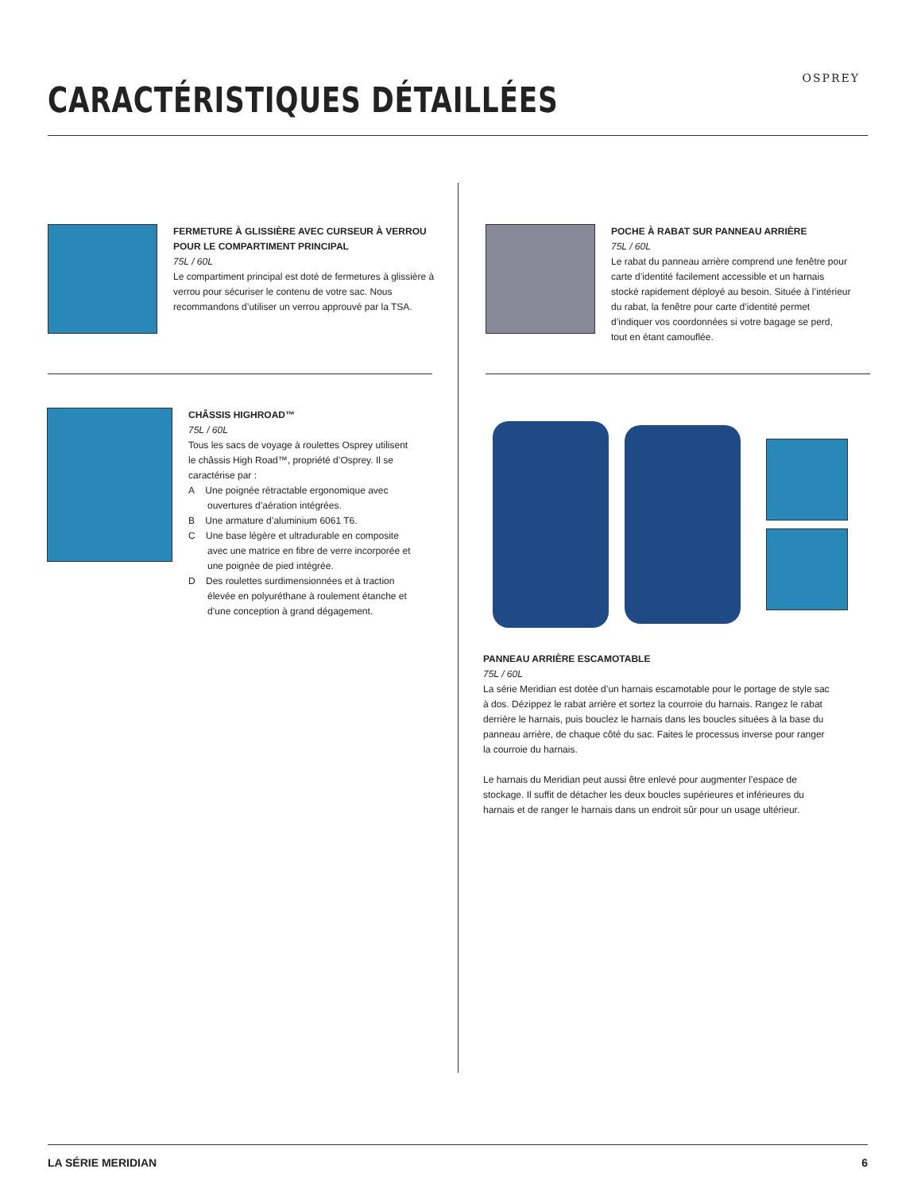CARACTÉRISTIQUES DÉTAILLÉES
OSPREY
FERMETURE À GLISSIÈRE AVEC CURSEUR À VERROU POUR LE COMPARTIMENT PRINCIPAL
75L / 60L
Le compartiment principal est doté de fermetures à glissière à verrou pour sécuriser le contenu de votre sac. Nous recommandons d’utiliser un verrou approuvé par la TSA.
POCHE À RABAT SUR PANNEAU ARRIÈRE
75L / 60L
Le rabat du panneau arrière comprend une fenêtre pour carte d’identité facilement accessible et un harnais stocké rapidement déployé au besoin. Située à l’intérieur du rabat, la fenêtre pour carte d’identité permet d’indiquer vos coordonnées si votre bagage se perd, tout en étant camouflée.
CHÂSSIS HIGHROAD™
75L / 60L
Tous les sacs de voyage à roulettes Osprey utilisent le châssis High Road™, propriété d’Osprey. Il se caractérise par :
A Une poignée rétractable ergonomique avec ouvertures d’aération intégrées.
B Une armature d’aluminium 6061 T6.
C Une base légère et ultradurable en composite avec une matrice en fibre de verre incorporée et une poignée de pied intégrée.
D Des roulettes surdimensionnées et à traction élevée en polyuréthane à roulement étanche et d’une conception à grand dégagement.
PANNEAU ARRIÈRE ESCAMOTABLE
75L / 60L
La série Meridian est dotée d’un harnais escamotable pour le portage de style sac à dos. Dézippez le rabat arrière et sortez la courroie du harnais. Rangez le rabat derrière le harnais, puis bouclez le harnais dans les boucles situées à la base du panneau arrière, de chaque côté du sac. Faites le processus inverse pour ranger la courroie du harnais.
Le harnais du Meridian peut aussi être enlevé pour augmenter l’espace de stockage. Il suffit de détacher les deux boucles supérieures et inférieures du harnais et de ranger le harnais dans un endroit sûr pour un usage ultérieur.
LA SÉRIE MERIDIAN 6